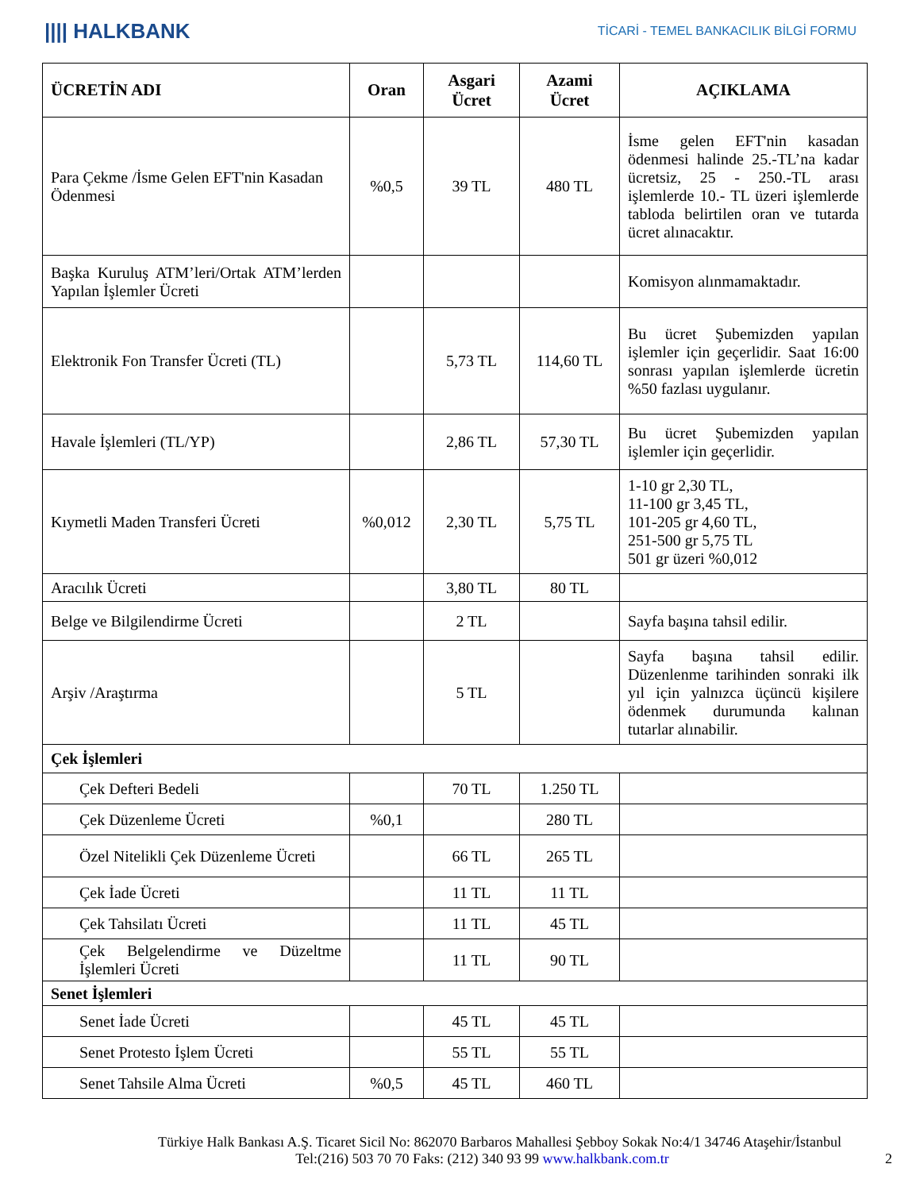|||| HALKBANK
TİCARİ - TEMEL BANKACILIK BİLGİ FORMU
| ÜCRETİN ADI | Oran | Asgari Ücret | Azami Ücret | AÇIKLAMA |
| --- | --- | --- | --- | --- |
| Para Çekme /İsme Gelen EFT'nin Kasadan Ödenmesi | %0,5 | 39 TL | 480 TL | İsme gelen EFT'nin kasadan ödenmesi halinde 25.-TL’na kadar ücretsiz, 25 - 250.-TL arası işlemlerde 10.- TL üzeri işlemlerde tabloda belirtilen oran ve tutarda ücret alınacaktır. |
| Başka Kuruluş ATM’leri/Ortak ATM’lerden Yapılan İşlemler Ücreti | | | | Komisyon alınmamaktadır. |
| Elektronik Fon Transfer Ücreti (TL) | | 5,73 TL | 114,60 TL | Bu ücret Şubemizden yapılan işlemler için geçerlidir. Saat 16:00 sonrası yapılan işlemlerde ücretin %50 fazlası uygulanır. |
| Havale İşlemleri (TL/YP) | | 2,86 TL | 57,30 TL | Bu ücret Şubemizden yapılan işlemler için geçerlidir. |
| Kıymetli Maden Transferi Ücreti | %0,012 | 2,30 TL | 5,75 TL | 1-10 gr 2,30 TL, 11-100 gr 3,45 TL, 101-205 gr 4,60 TL, 251-500 gr 5,75 TL 501 gr üzeri %0,012 |
| Aracılık Ücreti | | 3,80 TL | 80 TL | |
| Belge ve Bilgilendirme Ücreti | | 2 TL | | Sayfa başına tahsil edilir. |
| Arşiv /Araştırma | | 5 TL | | Sayfa başına tahsil edilir. Düzenlenme tarihinden sonraki ilk yıl için yalnızca üçüncü kişilere ödenmek durumunda kalınan tutarlar alınabilir. |
| Çek İşlemleri | | | | |
| Çek Defteri Bedeli | | 70 TL | 1.250 TL | |
| Çek Düzenleme Ücreti | %0,1 | | 280 TL | |
| Özel Nitelikli Çek Düzenleme Ücreti | | 66 TL | 265 TL | |
| Çek İade Ücreti | | 11 TL | 11 TL | |
| Çek Tahsilatı Ücreti | | 11 TL | 45 TL | |
| Çek Belgelendirme ve Düzeltme İşlemleri Ücreti | | 11 TL | 90 TL | |
| Senet İşlemleri | | | | |
| Senet İade Ücreti | | 45 TL | 45 TL | |
| Senet Protesto İşlem Ücreti | | 55 TL | 55 TL | |
| Senet Tahsile Alma Ücreti | %0,5 | 45 TL | 460 TL | |
Türkiye Halk Bankası A.Ş. Ticaret Sicil No: 862070 Barbaros Mahallesi Şebboy Sokak No:4/1 34746 Ataşehir/İstanbul
Tel:(216) 503 70 70 Faks: (212) 340 93 99 www.halkbank.com.tr 2